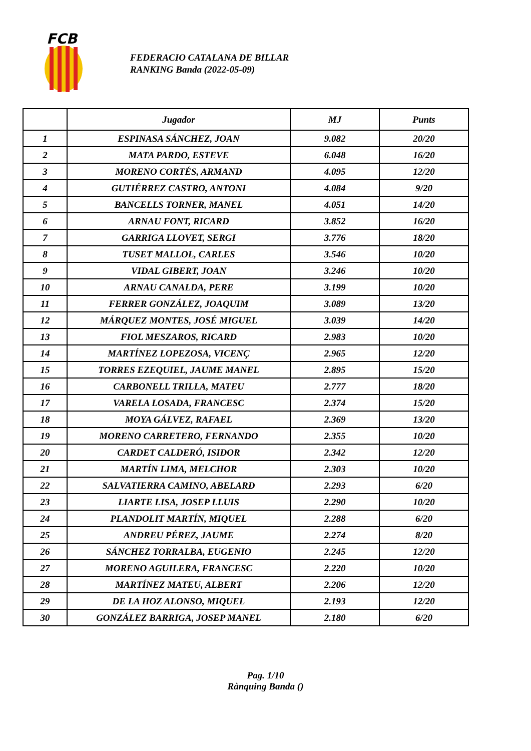FCB
FEDERACIO CATALANA DE BILLAR
RANKING Banda (2022-05-09)
| | Jugador | MJ | Punts |
| --- | --- | --- | --- |
| 1 | ESPINASA SÁNCHEZ, JOAN | 9.082 | 20/20 |
| 2 | MATA PARDO, ESTEVE | 6.048 | 16/20 |
| 3 | MORENO CORTÉS, ARMAND | 4.095 | 12/20 |
| 4 | GUTIÉRREZ CASTRO, ANTONI | 4.084 | 9/20 |
| 5 | BANCELLS TORNER, MANEL | 4.051 | 14/20 |
| 6 | ARNAU FONT, RICARD | 3.852 | 16/20 |
| 7 | GARRIGA LLOVET, SERGI | 3.776 | 18/20 |
| 8 | TUSET MALLOL, CARLES | 3.546 | 10/20 |
| 9 | VIDAL GIBERT, JOAN | 3.246 | 10/20 |
| 10 | ARNAU CANALDA, PERE | 3.199 | 10/20 |
| 11 | FERRER GONZÁLEZ, JOAQUIM | 3.089 | 13/20 |
| 12 | MÁRQUEZ MONTES, JOSÉ MIGUEL | 3.039 | 14/20 |
| 13 | FIOL MESZAROS, RICARD | 2.983 | 10/20 |
| 14 | MARTÍNEZ LOPEZOSA, VICENÇ | 2.965 | 12/20 |
| 15 | TORRES EZEQUIEL, JAUME MANEL | 2.895 | 15/20 |
| 16 | CARBONELL TRILLA, MATEU | 2.777 | 18/20 |
| 17 | VARELA LOSADA, FRANCESC | 2.374 | 15/20 |
| 18 | MOYA GÁLVEZ, RAFAEL | 2.369 | 13/20 |
| 19 | MORENO CARRETERO, FERNANDO | 2.355 | 10/20 |
| 20 | CARDET CALDERÓ, ISIDOR | 2.342 | 12/20 |
| 21 | MARTÍN LIMA, MELCHOR | 2.303 | 10/20 |
| 22 | SALVATIERRA CAMINO, ABELARD | 2.293 | 6/20 |
| 23 | LIARTE LISA, JOSEP LLUIS | 2.290 | 10/20 |
| 24 | PLANDOLIT MARTÍN, MIQUEL | 2.288 | 6/20 |
| 25 | ANDREU PÉREZ, JAUME | 2.274 | 8/20 |
| 26 | SÁNCHEZ TORRALBA, EUGENIO | 2.245 | 12/20 |
| 27 | MORENO AGUILERA, FRANCESC | 2.220 | 10/20 |
| 28 | MARTÍNEZ MATEU, ALBERT | 2.206 | 12/20 |
| 29 | DE LA HOZ ALONSO, MIQUEL | 2.193 | 12/20 |
| 30 | GONZÁLEZ BARRIGA, JOSEP MANEL | 2.180 | 6/20 |
Pag. 1/10
Rànquing Banda ()